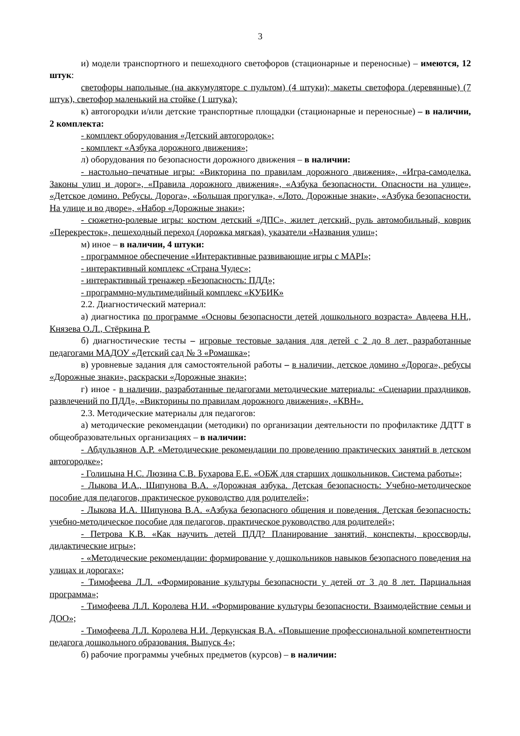3
и) модели транспортного и пешеходного светофоров (стационарные и переносные) – имеются, 12 штук:
светофоры напольные (на аккумуляторе с пультом) (4 штуки); макеты светофора (деревянные) (7 штук), светофор маленький на стойке (1 штука);
к) автогородки и/или детские транспортные площадки (стационарные и переносные) – в наличии, 2 комплекта:
- комплект оборудования «Детский автогородок»;
- комплект «Азбука дорожного движения»;
л) оборудования по безопасности дорожного движения – в наличии:
- настольно–печатные игры: «Викторина по правилам дорожного движения», «Игра-самоделка. Законы улиц и дорог», «Правила дорожного движения», «Азбука безопасности. Опасности на улице», «Детское домино. Ребусы. Дорога», «Большая прогулка», «Лото. Дорожные знаки», «Азбука безопасности. На улице и во дворе», «Набор «Дорожные знаки»;
- сюжетно-ролевые игры: костюм детский «ДПС», жилет детский, руль автомобильный, коврик «Перекресток», пешеходный переход (дорожка мягкая), указатели «Названия улиц»;
м) иное – в наличии, 4 штуки:
- программное обеспечение «Интерактивные развивающие игры с МАРI»;
- интерактивный комплекс «Страна Чудес»;
- интерактивный тренажер «Безопасность: ПДД»;
- программно-мультимедийный комплекс «КУБИК»
2.2. Диагностический материал:
а) диагностика по программе «Основы безопасности детей дошкольного возраста» Авдеева Н.Н., Князева О.Л., Стёркина Р.
б) диагностические тесты – игровые тестовые задания для детей с 2 до 8 лет, разработанные педагогами МАДОУ «Детский сад № 3 «Ромашка»;
в) уровневые задания для самостоятельной работы – в наличии, детское домино «Дорога», ребусы «Дорожные знаки», раскраски «Дорожные знаки»;
г) иное - в наличии, разработанные педагогами методические материалы: «Сценарии праздников, развлечений по ПДД», «Викторины по правилам дорожного движения», «КВН».
2.3. Методические материалы для педагогов:
а) методические рекомендации (методики) по организации деятельности по профилактике ДДТТ в общеобразовательных организациях – в наличии:
- Абдульзянов А.Р. «Методические рекомендации по проведению практических занятий в детском автогородке»;
- Голицына Н.С. Люзина С.В. Бухарова Е.Е. «ОБЖ для старших дошкольников. Система работы»;
- Лыкова И.А., Шипунова В.А. «Дорожная азбука. Детская безопасность: Учебно-методическое пособие для педагогов, практическое руководство для родителей»;
- Лыкова И.А. Шипунова В.А. «Азбука безопасного общения и поведения. Детская безопасность: учебно-методическое пособие для педагогов, практическое руководство для родителей»;
- Петрова К.В. «Как научить детей ПДД? Планирование занятий, конспекты, кроссворды, дидактические игры»;
- «Методические рекомендации: формирование у дошкольников навыков безопасного поведения на улицах и дорогах»;
- Тимофеева Л.Л. «Формирование культуры безопасности у детей от 3 до 8 лет. Парциальная программа»;
- Тимофеева Л.Л. Королева Н.И. «Формирование культуры безопасности. Взаимодействие семьи и ДОО»;
- Тимофеева Л.Л. Королева Н.И. Деркунская В.А. «Повышение профессиональной компетентности педагога дошкольного образования. Выпуск 4»;
б) рабочие программы учебных предметов (курсов) – в наличии: